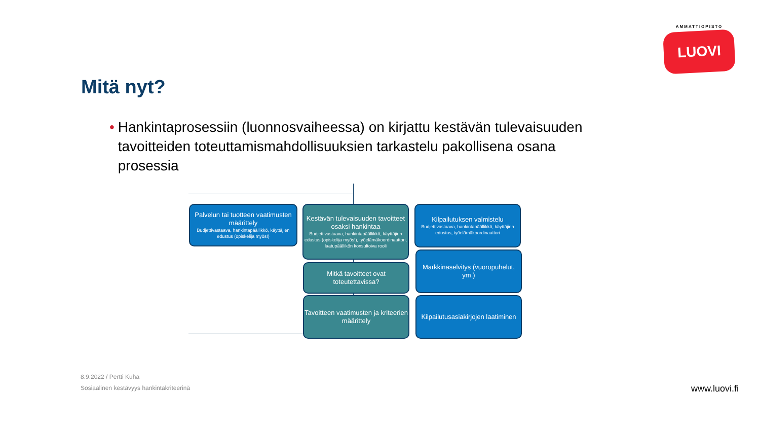AMMATTIOPISTO
LUOVI
Mitä nyt?
• Hankintaprosessiin (luonnosvaiheessa) on kirjattu kestävän tulevaisuuden tavoitteiden toteuttamismahdollisuuksien tarkastelu pakollisena osana prosessia
Palvelun tai tuotteen vaatimusten määrittely
Budjettivastaava, hankintapäällikkö, käyttäjien edustus (opiskelija myös!)
Kestävän tulevaisuuden tavoitteet osaksi hankintaa
Budjettivastaava, hankintapäällikkö, käyttäjien edustus (opiskelija myös!), työelämäkoordinaattori, laatupäällikön konsultoiva rooli
Mitkä tavoitteet ovat toteutettavissa?
Tavoitteen vaatimusten ja kriteerien määrittely
Kilpailutuksen valmistelu
Budjettivastaava, hankintapäällikkö, käyttäjien edustus, työelämäkoordinaattori
Markkinaselvitys (vuoropuhelut, ym.)
Kilpailutusasiakirjojen laatiminen
8.9.2022 / Pertti Kuha
Sosiaalinen kestävyys hankintakriteerinä
www.luovi.fi